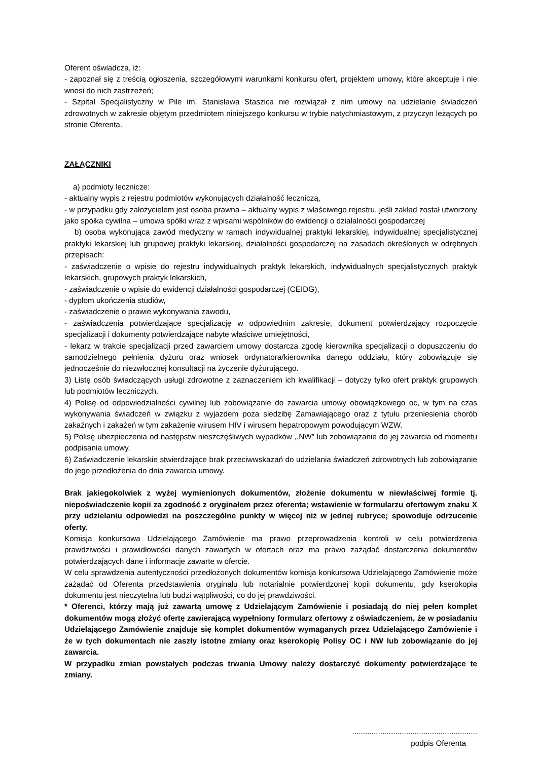Oferent oświadcza, iż:
- zapoznał się z treścią ogłoszenia, szczegółowymi warunkami konkursu ofert, projektem umowy, które akceptuje i nie wnosi do nich zastrzeżeń;
- Szpital Specjalistyczny w Pile im. Stanisława Staszica nie rozwiązał z nim umowy na udzielanie świadczeń zdrowotnych w zakresie objętym przedmiotem niniejszego konkursu w trybie natychmiastowym, z przyczyn leżących po stronie Oferenta.
ZAŁĄCZNIKI
a) podmioty lecznicze:
- aktualny wypis z rejestru podmiotów wykonujących działalność leczniczą,
- w przypadku gdy założycielem jest osoba prawna – aktualny wypis z właściwego rejestru, jeśli zakład został utworzony jako spółka cywilna – umowa spółki wraz z wpisami wspólników do ewidencji o działalności gospodarczej
b) osoba wykonująca zawód medyczny w ramach indywidualnej praktyki lekarskiej, indywidualnej specjalistycznej praktyki lekarskiej lub grupowej praktyki lekarskiej, działalności gospodarczej na zasadach określonych w odrębnych przepisach:
- zaświadczenie o wpisie do rejestru indywidualnych praktyk lekarskich, indywidualnych specjalistycznych praktyk lekarskich, grupowych praktyk lekarskich,
- zaświadczenie o wpisie do ewidencji działalności gospodarczej (CEIDG),
- dyplom ukończenia studiów,
- zaświadczenie o prawie wykonywania zawodu,
- zaświadczenia potwierdzające specjalizację w odpowiednim zakresie, dokument potwierdzający rozpoczęcie specjalizacji i dokumenty potwierdzające nabyte właściwe umiejętności,
- lekarz w trakcie specjalizacji przed zawarciem umowy dostarcza zgodę kierownika specjalizacji o dopuszczeniu do samodzielnego pełnienia dyżuru oraz wniosek ordynatora/kierownika danego oddziału, który zobowiązuje się jednocześnie do niezwłocznej konsultacji na życzenie dyżurującego.
3) Listę osób świadczących usługi zdrowotne z zaznaczeniem ich kwalifikacji – dotyczy tylko ofert praktyk grupowych lub podmiotów leczniczych.
4) Polisę od odpowiedzialności cywilnej lub zobowiązanie do zawarcia umowy obowiązkowego oc, w tym na czas wykonywania świadczeń w związku z wyjazdem poza siedzibę Zamawiającego oraz z tytułu przeniesienia chorób zakaźnych i zakażeń w tym zakażenie wirusem HIV i wirusem hepatropowym powodującym WZW.
5) Polisę ubezpieczenia od następstw nieszczęśliwych wypadków ,,NW” lub zobowiązanie do jej zawarcia od momentu podpisania umowy.
6) Zaświadczenie lekarskie stwierdzające brak przeciwwskazań do udzielania świadczeń zdrowotnych lub zobowiązanie do jego przedłożenia do dnia zawarcia umowy.
Brak jakiegokolwiek z wyżej wymienionych dokumentów, złożenie dokumentu w niewłaściwej formie tj. niepoświadczenie kopii za zgodność z oryginałem przez oferenta; wstawienie w formularzu ofertowym znaku X przy udzielaniu odpowiedzi na poszczególne punkty w więcej niż w jednej rubryce; spowoduje odrzucenie oferty.
Komisja konkursowa Udzielającego Zamówienie ma prawo przeprowadzenia kontroli w celu potwierdzenia prawdziwości i prawidłowości danych zawartych w ofertach oraz ma prawo zażądać dostarczenia dokumentów potwierdzających dane i informacje zawarte w ofercie.
W celu sprawdzenia autentyczności przedłożonych dokumentów komisja konkursowa Udzielającego Zamówienie może zażądać od Oferenta przedstawienia oryginału lub notarialnie potwierdzonej kopii dokumentu, gdy kserokopia dokumentu jest nieczytelna lub budzi wątpliwości, co do jej prawdziwości.
* Oferenci, którzy mają już zawartą umowę z Udzielającym Zamówienie i posiadają do niej pełen komplet dokumentów mogą złożyć ofertę zawierającą wypełniony formularz ofertowy z oświadczeniem, że w posiadaniu Udzielającego Zamówienie znajduje się komplet dokumentów wymaganych przez Udzielającego Zamówienie i że w tych dokumentach nie zaszły istotne zmiany oraz kserokopię Polisy OC i NW lub zobowiązanie do jej zawarcia.
W przypadku zmian powstałych podczas trwania Umowy należy dostarczyć dokumenty potwierdzające te zmiany.
..........................................................
podpis Oferenta